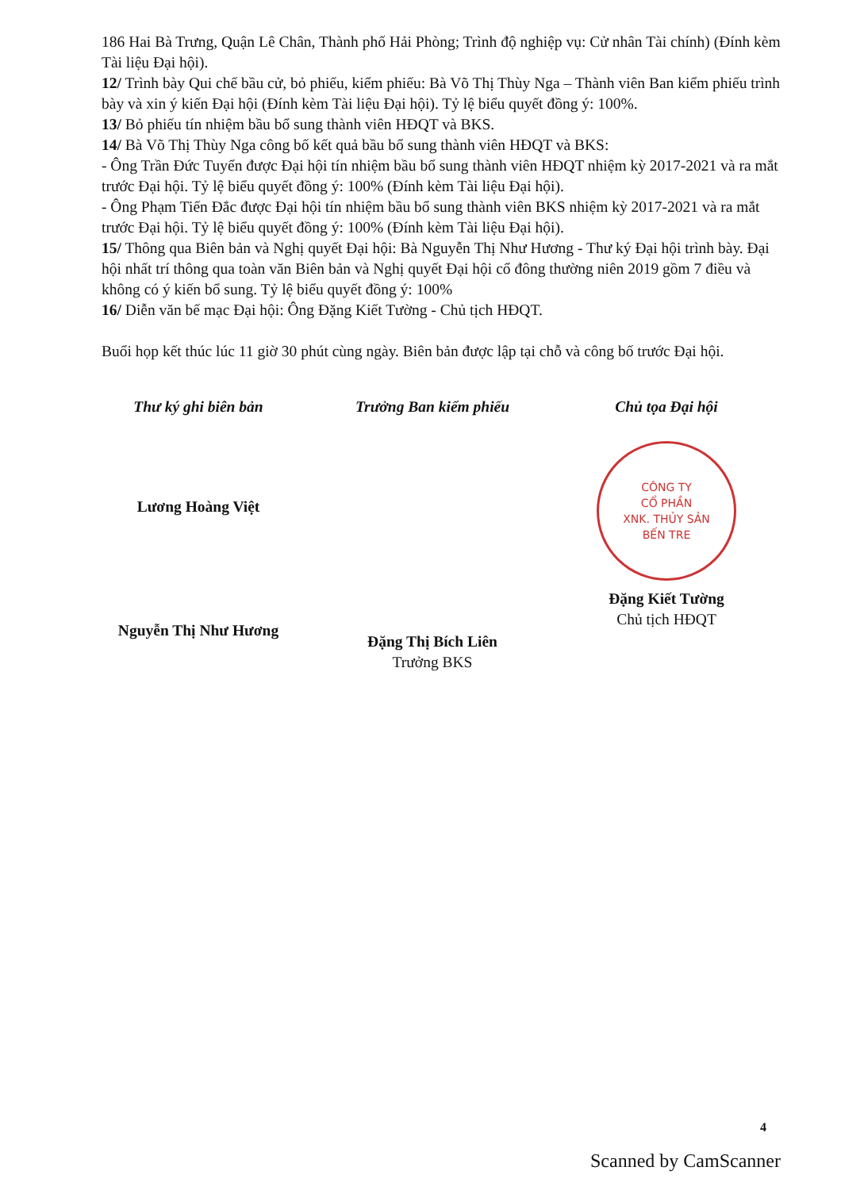186 Hai Bà Trưng, Quận Lê Chân, Thành phố Hải Phòng; Trình độ nghiệp vụ: Cử nhân Tài chính) (Đính kèm Tài liệu Đại hội).
12/ Trình bày Qui chế bầu cử, bỏ phiếu, kiểm phiếu: Bà Võ Thị Thùy Nga – Thành viên Ban kiểm phiếu trình bày và xin ý kiến Đại hội (Đính kèm Tài liệu Đại hội). Tỷ lệ biểu quyết đồng ý: 100%.
13/ Bỏ phiếu tín nhiệm bầu bổ sung thành viên HĐQT và BKS.
14/ Bà Võ Thị Thùy Nga công bố kết quả bầu bổ sung thành viên HĐQT và BKS:
- Ông Trần Đức Tuyển được Đại hội tín nhiệm bầu bổ sung thành viên HĐQT nhiệm kỳ 2017-2021 và ra mắt trước Đại hội. Tỷ lệ biểu quyết đồng ý: 100% (Đính kèm Tài liệu Đại hội).
- Ông Phạm Tiến Đắc được Đại hội tín nhiệm bầu bổ sung thành viên BKS nhiệm kỳ 2017-2021 và ra mắt trước Đại hội. Tỷ lệ biểu quyết đồng ý: 100% (Đính kèm Tài liệu Đại hội).
15/ Thông qua Biên bản và Nghị quyết Đại hội: Bà Nguyễn Thị Như Hương - Thư ký Đại hội trình bày. Đại hội nhất trí thông qua toàn văn Biên bản và Nghị quyết Đại hội cổ đông thường niên 2019 gồm 7 điều và không có ý kiến bổ sung. Tỷ lệ biểu quyết đồng ý: 100%
16/ Diễn văn bế mạc Đại hội: Ông Đặng Kiết Tường - Chủ tịch HĐQT.
Buổi họp kết thúc lúc 11 giờ 30 phút cùng ngày. Biên bản được lập tại chỗ và công bố trước Đại hội.
Thư ký ghi biên bản
Lương Hoàng Việt
Nguyễn Thị Như Hương
Trưởng Ban kiểm phiếu
Đặng Thị Bích Liên
Trưởng BKS
Chủ tọa Đại hội
CÔNG TY
CỔ PHẦN
XNK. THỦY SẢN
BẾN TRE
Đặng Kiết Tường
Chủ tịch HĐQT
4
Scanned by CamScanner